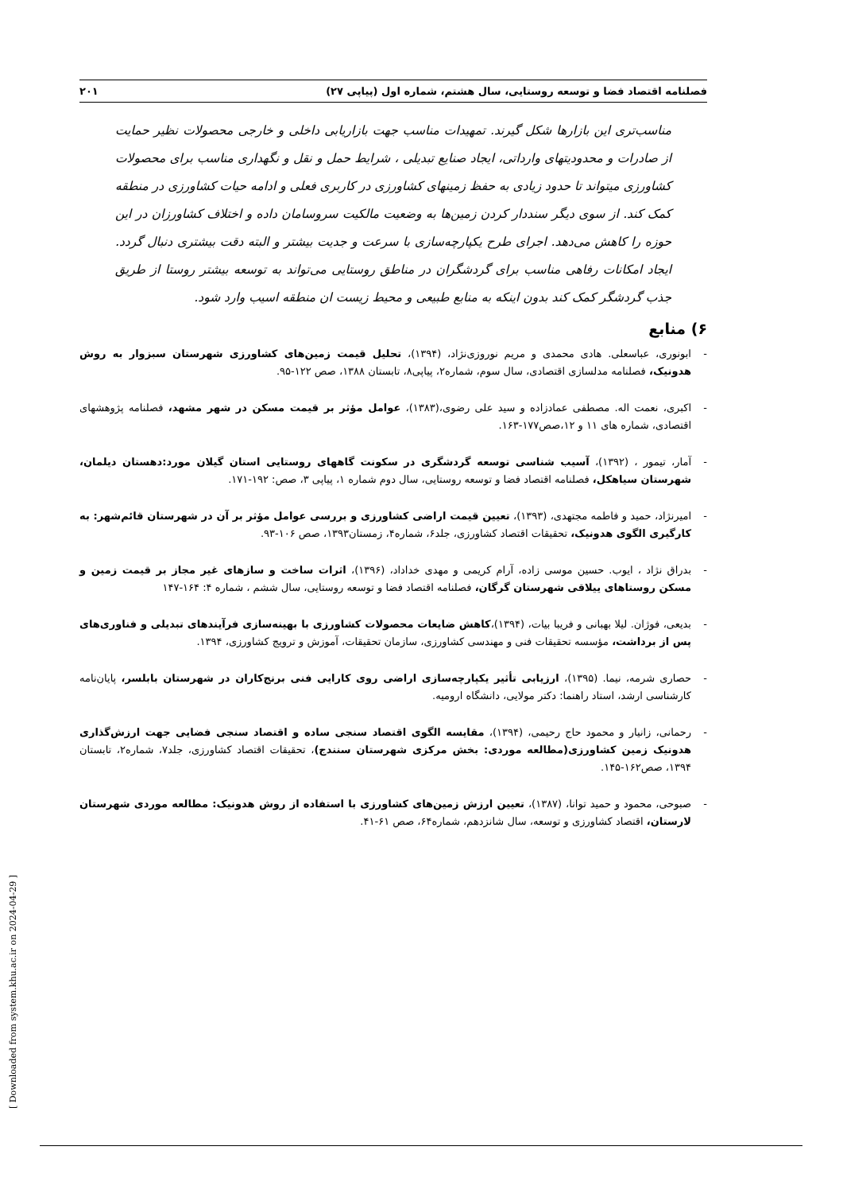فصلنامه اقتصاد فضا و توسعه روستایی، سال هشتم، شماره اول (پیاپی ۲۷) ۲۰۱
مناسب‌تری این بازارها شکل گیرند. تمهیدات مناسب جهت بازاریابی داخلی و خارجی محصولات نظیر حمایت از صادرات و محدودیتهای وارداتی، ایجاد صنایع تبدیلی ، شرایط حمل و نقل و نگهداری مناسب برای محصولات کشاورزی میتواند تا حدود زیادی به حفظ زمینهای کشاورزی در کاربری فعلی و ادامه حیات کشاورزی در منطقه کمک کند. از سوی دیگر سنددار کردن زمین‌ها به وضعیت مالکیت سروسامان داده و اختلاف کشاورزان در این حوزه را کاهش می‌دهد. اجرای طرح یکپارچه‌سازی با سرعت و جدیت بیشتر و البته دقت بیشتری دنبال گردد. ایجاد امکانات رفاهی مناسب برای گردشگران در مناطق روستایی می‌تواند به توسعه بیشتر روستا از طریق جذب گردشگر کمک کند بدون اینکه به منابع طبیعی و محیط زیست ان منطقه اسیب وارد شود.
۶) منابع
- ابونوری، عباسعلی. هادی محمدی و مریم نوروزی‌نژاد، (۱۳۹۴)، تحلیل قیمت زمین‌های کشاورزی شهرستان سبزوار به روش هدونیک، فصلنامه مدلسازی اقتصادی، سال سوم، شماره۲، پیاپی۸، تابستان ۱۳۸۸، صص ۱۲۲-۹۵.
- اکبری، نعمت اله. مصطفی عمادزاده و سید علی رضوی،(۱۳۸۳)، عوامل مؤثر بر قیمت مسکن در شهر مشهد، فصلنامه پژوهشهای اقتصادی، شماره های ۱۱ و ۱۲،صص۱۷۷-۱۶۳.
- آمار، تیمور ، (۱۳۹۲)، آسیب شناسی توسعه گردشگری در سکونت گاههای روستایی استان گیلان مورد:دهستان دیلمان، شهرستان سیاهکل، فصلنامه اقتصاد فضا و توسعه روستایی، سال دوم شماره ۱، پیاپی ۳، صص: ۱۹۲-۱۷۱.
- امیرنژاد، حمید و فاطمه مجتهدی، (۱۳۹۳)، تعیین قیمت اراضی کشاورزی و بررسی عوامل مؤثر بر آن در شهرستان قائم‌شهر: به کارگیری الگوی هدونیک، تحقیقات اقتصاد کشاورزی، جلد۶، شماره۴، زمستان۱۳۹۳، صص ۱۰۶-۹۳.
- بدراق نژاد ، ایوب. حسین موسی زاده، آرام کریمی و مهدی خداداد، (۱۳۹۶)، اثرات ساخت و سازهای غیر مجاز بر قیمت زمین و مسکن روستاهای ییلاقی شهرستان گرگان، فصلنامه اقتصاد فضا و توسعه روستایی، سال ششم ، شماره ۴: ۱۶۴-۱۴۷
- بدیعی، فوژان. لیلا بهبانی و فریبا بیات، (۱۳۹۴)،کاهش ضایعات محصولات کشاورزی با بهینه‌سازی فرآیندهای تبدیلی و فناوری‌های پس از برداشت، مؤسسه تحقیقات فنی و مهندسی کشاورزی، سازمان تحقیقات، آموزش و ترویج کشاورزی، ۱۳۹۴.
- حصاری شرمه، نیما. (۱۳۹۵)، ارزیابی تأثیر یکپارچه‌سازی اراضی روی کارایی فنی برنج‌کاران در شهرستان بابلسر، پایان‌نامه کارشناسی ارشد، استاد راهنما: دکتر مولایی، دانشگاه ارومیه.
- رحمانی، زانیار و محمود حاج رحیمی، (۱۳۹۴)، مقایسه الگوی اقتصاد سنجی ساده و اقتصاد سنجی فضایی جهت ارزش‌گذاری هدونیک زمین کشاورزی(مطالعه موردی: بخش مرکزی شهرستان سنندج)، تحقیقات اقتصاد کشاورزی، جلد۷، شماره۲، تابستان ۱۳۹۴، صص۱۶۲-۱۴۵.
- صبوحی، محمود و حمید توانا، (۱۳۸۷)، تعیین ارزش زمین‌های کشاورزی با استفاده از روش هدونیک: مطالعه موردی شهرستان لارستان، اقتصاد کشاورزی و توسعه، سال شانزدهم، شماره۶۴، صص ۶۱-۴۱.
[ Downloaded from system.khu.ac.ir on 2024-04-29 ]